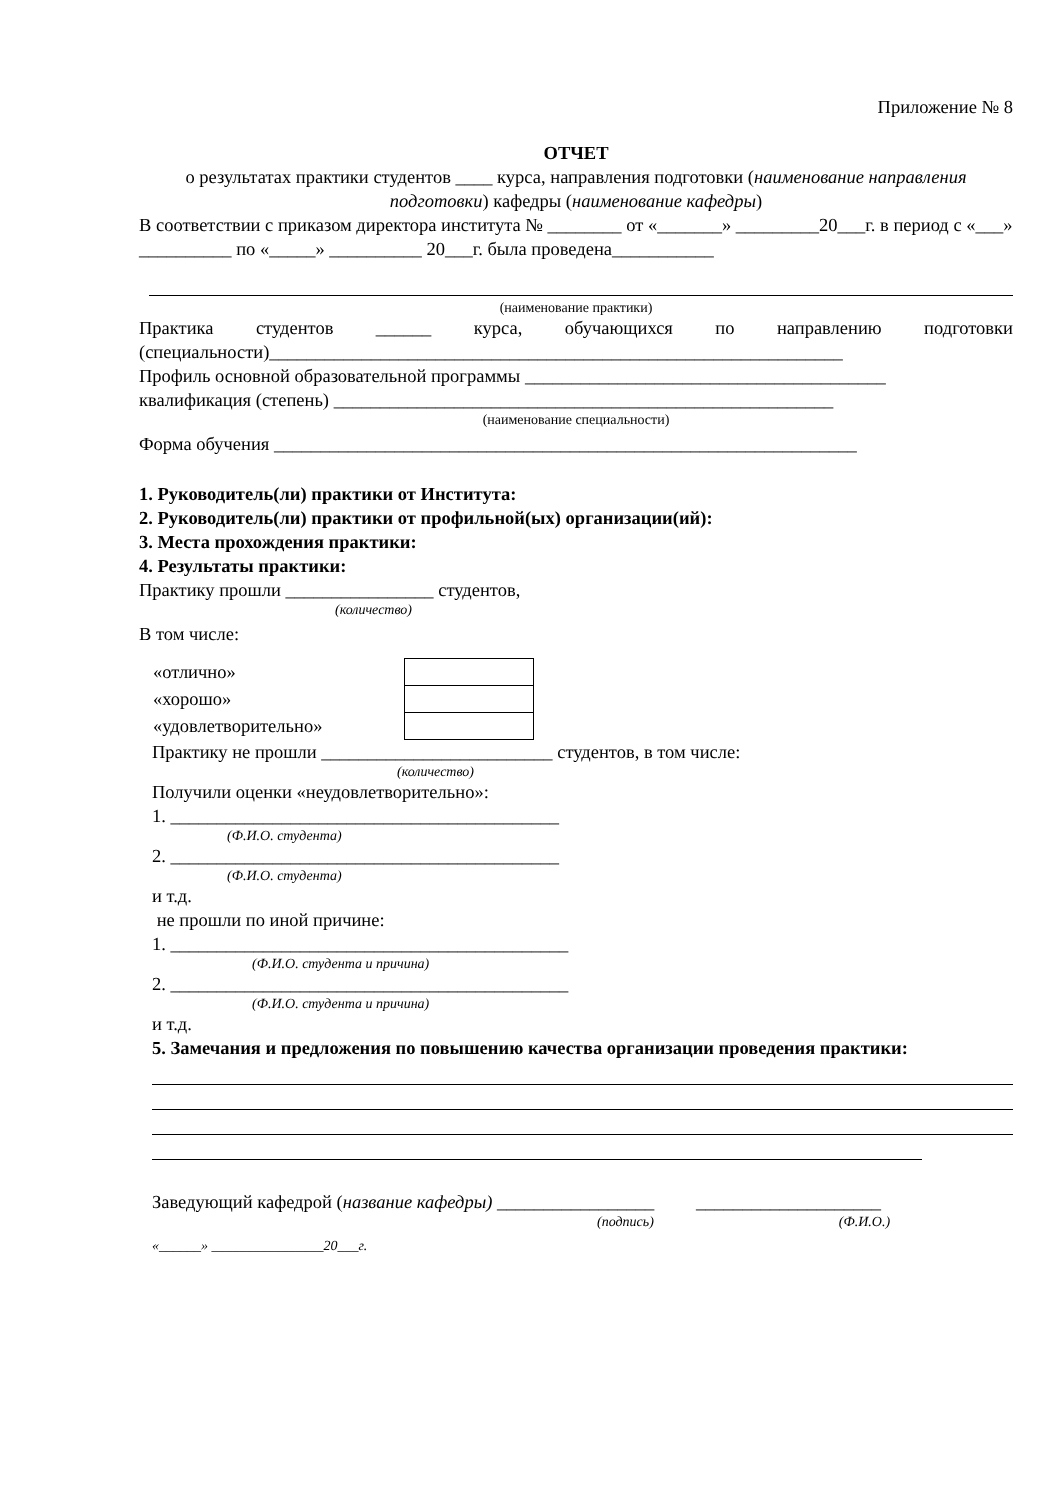Приложение № 8
ОТЧЕТ
о результатах практики студентов ____ курса, направления подготовки (наименование направления подготовки) кафедры (наименование кафедры)
В соответствии с приказом директора института № ________ от «_______» _________20___г. в период с «___» __________ по «_____» __________ 20___г. была проведена___________
(наименование практики)
Практика студентов ______ курса, обучающихся по направлению подготовки (специальности)______________________________________________________________
Профиль основной образовательной программы _______________________________________
квалификация (степень) ______________________________________________________
(наименование специальности)
Форма обучения _______________________________________________________________
1. Руководитель(ли) практики от Института:
2. Руководитель(ли) практики от профильной(ых) организации(ий):
3. Места прохождения практики:
4. Результаты практики:
Практику прошли ________________ студентов,
(количество)
В том числе:
| «отлично» | |
| «хорошо» | |
| «удовлетворительно» | |
Практику не прошли _________________________ студентов, в том числе:
(количество)
Получили оценки «неудовлетворительно»:
1. __________________________________________
(Ф.И.О. студента)
2. __________________________________________
(Ф.И.О. студента)
и т.д.
не прошли по иной причине:
1. ___________________________________________
(Ф.И.О. студента и причина)
2. ___________________________________________
(Ф.И.О. студента и причина)
и т.д.
5. Замечания и предложения по повышению качества организации проведения практики:
Заведующий кафедрой (название кафедры) _________________ ____________________
(подпись) (Ф.И.О.)
«______» ________________20___г.